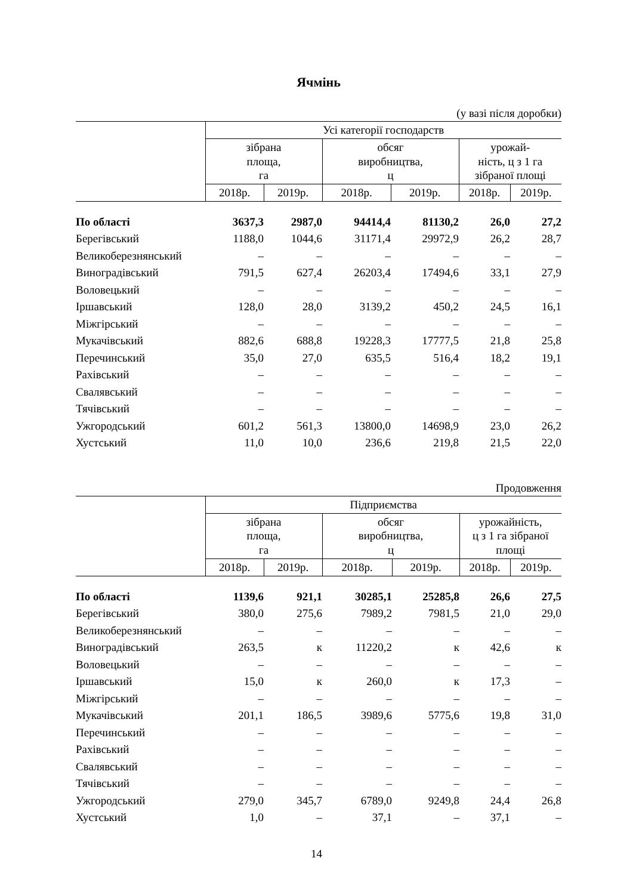Ячмінь
(у вазі після доробки)
| | Усі категорії господарств | | | | | |
| --- | --- | --- | --- | --- | --- | --- |
| | зібрана площа, га | | обсяг виробництва, ц | | урожай- ність, ц з 1 га зібраної площі | |
| | 2018р. | 2019р. | 2018р. | 2019р. | 2018р. | 2019р. |
| По області | 3637,3 | 2987,0 | 94414,4 | 81130,2 | 26,0 | 27,2 |
| Берегівський | 1188,0 | 1044,6 | 31171,4 | 29972,9 | 26,2 | 28,7 |
| Великоберезнянський | – | – | – | – | – | – |
| Виноградівський | 791,5 | 627,4 | 26203,4 | 17494,6 | 33,1 | 27,9 |
| Воловецький | – | – | – | – | – | – |
| Іршавський | 128,0 | 28,0 | 3139,2 | 450,2 | 24,5 | 16,1 |
| Міжгірський | – | – | – | – | – | – |
| Мукачівський | 882,6 | 688,8 | 19228,3 | 17777,5 | 21,8 | 25,8 |
| Перечинський | 35,0 | 27,0 | 635,5 | 516,4 | 18,2 | 19,1 |
| Рахівський | – | – | – | – | – | – |
| Свалявський | – | – | – | – | – | – |
| Тячівський | – | – | – | – | – | – |
| Ужгородський | 601,2 | 561,3 | 13800,0 | 14698,9 | 23,0 | 26,2 |
| Хустський | 11,0 | 10,0 | 236,6 | 219,8 | 21,5 | 22,0 |
Продовження
| | Підприємства | | | | | |
| --- | --- | --- | --- | --- | --- | --- |
| | зібрана площа, га | | обсяг виробництва, ц | | урожайність, ц з 1 га зібраної площі | |
| | 2018р. | 2019р. | 2018р. | 2019р. | 2018р. | 2019р. |
| По області | 1139,6 | 921,1 | 30285,1 | 25285,8 | 26,6 | 27,5 |
| Берегівський | 380,0 | 275,6 | 7989,2 | 7981,5 | 21,0 | 29,0 |
| Великоберезнянський | – | – | – | – | – | – |
| Виноградівський | 263,5 | к | 11220,2 | к | 42,6 | к |
| Воловецький | – | – | – | – | – | – |
| Іршавський | 15,0 | к | 260,0 | к | 17,3 | – |
| Міжгірський | – | – | – | – | – | – |
| Мукачівський | 201,1 | 186,5 | 3989,6 | 5775,6 | 19,8 | 31,0 |
| Перечинський | – | – | – | – | – | – |
| Рахівський | – | – | – | – | – | – |
| Свалявський | – | – | – | – | – | – |
| Тячівський | – | – | – | – | – | – |
| Ужгородський | 279,0 | 345,7 | 6789,0 | 9249,8 | 24,4 | 26,8 |
| Хустський | 1,0 | – | 37,1 | – | 37,1 | – |
14